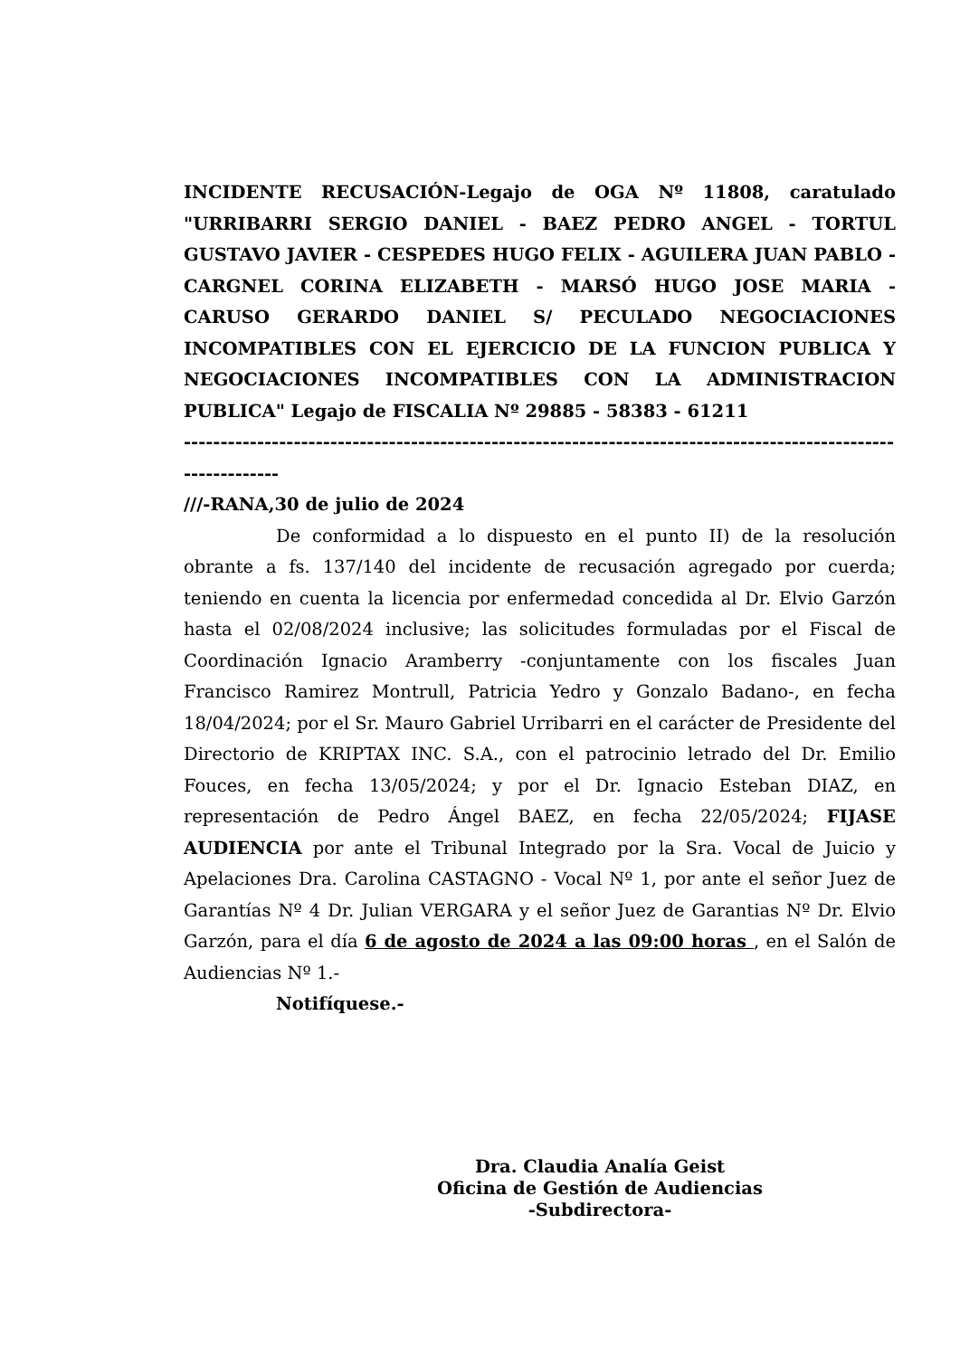INCIDENTE RECUSACIÓN-Legajo de OGA Nº 11808, caratulado "URRIBARRI SERGIO DANIEL - BAEZ PEDRO ANGEL - TORTUL GUSTAVO JAVIER - CESPEDES HUGO FELIX - AGUILERA JUAN PABLO - CARGNEL CORINA ELIZABETH - MARSÓ HUGO JOSE MARIA - CARUSO GERARDO DANIEL S/ PECULADO NEGOCIACIONES INCOMPATIBLES CON EL EJERCICIO DE LA FUNCION PUBLICA Y NEGOCIACIONES INCOMPATIBLES CON LA ADMINISTRACION PUBLICA" Legajo de FISCALIA Nº 29885 - 58383 - 61211
--------------------------------------------------------------------------------------------------------------
///-RANA,30 de julio de 2024
De conformidad a lo dispuesto en el punto II) de la resolución obrante a fs. 137/140 del incidente de recusación agregado por cuerda; teniendo en cuenta la licencia por enfermedad concedida al Dr. Elvio Garzón hasta el 02/08/2024 inclusive; las solicitudes formuladas por el Fiscal de Coordinación Ignacio Aramberry -conjuntamente con los fiscales Juan Francisco Ramirez Montrull, Patricia Yedro y Gonzalo Badano-, en fecha 18/04/2024; por el Sr. Mauro Gabriel Urribarri en el carácter de Presidente del Directorio de KRIPTAX INC. S.A., con el patrocinio letrado del Dr. Emilio Fouces, en fecha 13/05/2024; y por el Dr. Ignacio Esteban DIAZ, en representación de Pedro Ángel BAEZ, en fecha 22/05/2024; FIJASE AUDIENCIA por ante el Tribunal Integrado por la Sra. Vocal de Juicio y Apelaciones Dra. Carolina CASTAGNO - Vocal Nº 1, por ante el señor Juez de Garantías Nº 4 Dr. Julian VERGARA y el señor Juez de Garantias Nº Dr. Elvio Garzón, para el día 6 de agosto de 2024 a las 09:00 horas , en el Salón de Audiencias Nº 1.-
Notifíquese.-
Dra. Claudia Analía Geist
Oficina de Gestión de Audiencias
-Subdirectora-